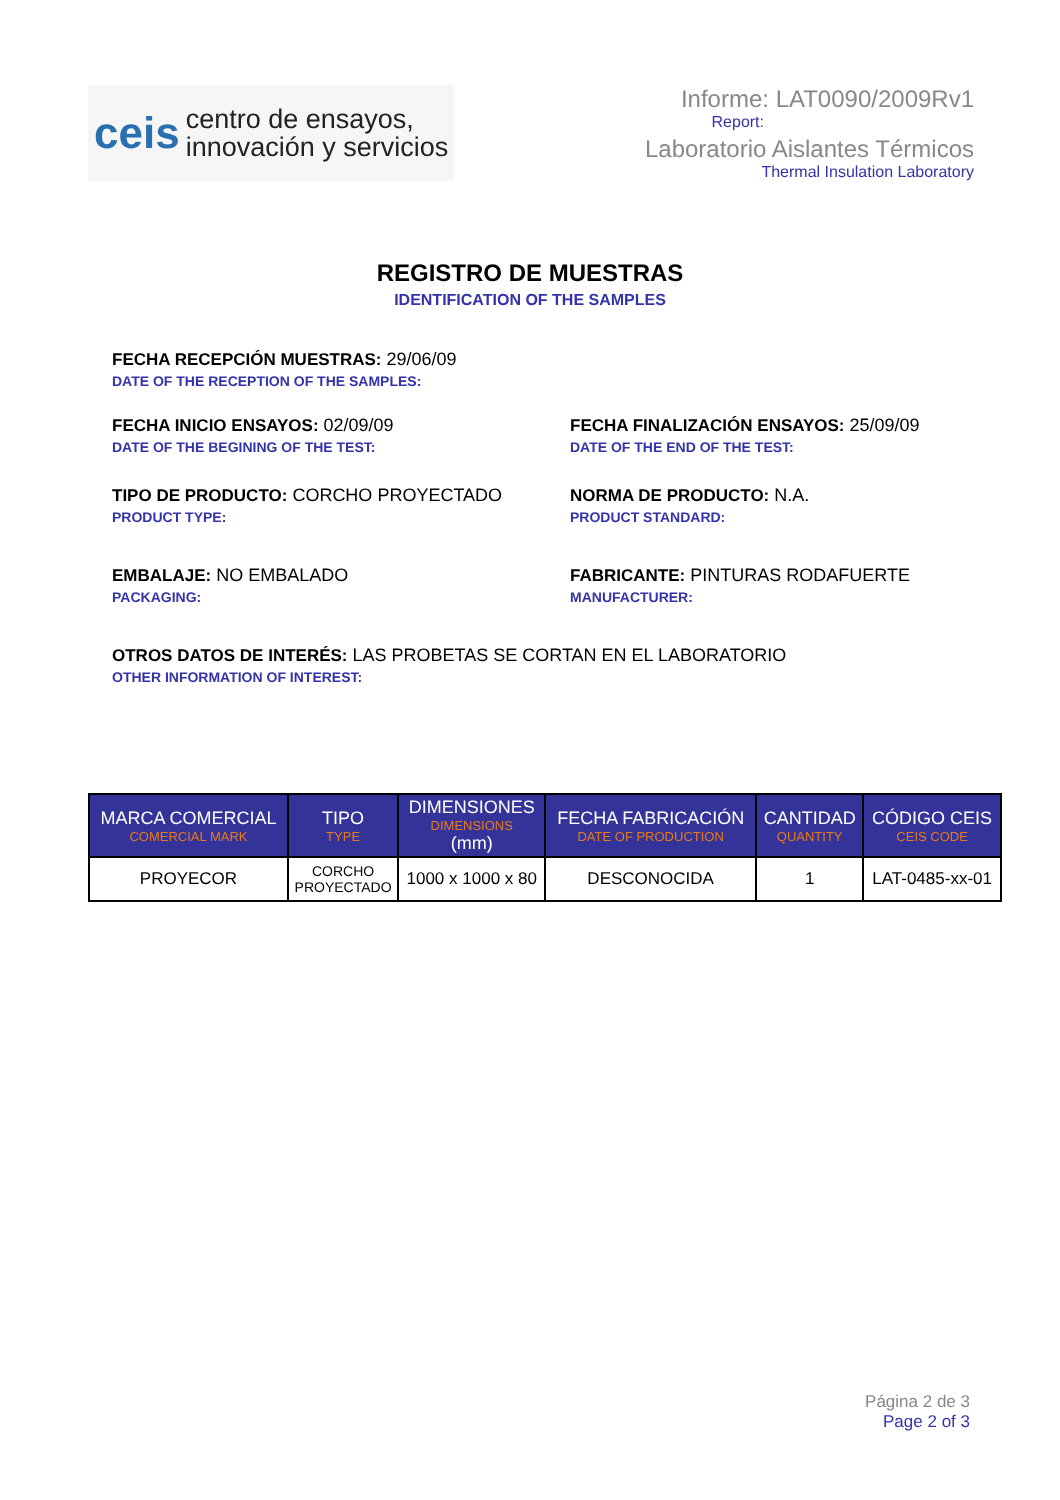ceis
centro de ensayos,
innovación y servicios
Informe: LAT0090/2009Rv1
Report:
Laboratorio Aislantes Térmicos
Thermal Insulation Laboratory
REGISTRO DE MUESTRAS
IDENTIFICATION OF THE SAMPLES
FECHA RECEPCIÓN MUESTRAS: 29/06/09
DATE OF THE RECEPTION OF THE SAMPLES:
FECHA INICIO ENSAYOS: 02/09/09
DATE OF THE BEGINING OF THE TEST:
FECHA FINALIZACIÓN ENSAYOS: 25/09/09
DATE OF THE END OF THE TEST:
TIPO DE PRODUCTO: CORCHO PROYECTADO
PRODUCT TYPE:
NORMA DE PRODUCTO: N.A.
PRODUCT STANDARD:
EMBALAJE: NO EMBALADO
PACKAGING:
FABRICANTE: PINTURAS RODAFUERTE
MANUFACTURER:
OTROS DATOS DE INTERÉS: LAS PROBETAS SE CORTAN EN EL LABORATORIO
OTHER INFORMATION OF INTEREST:
| MARCA COMERCIAL COMERCIAL MARK | TIPO TYPE | DIMENSIONES DIMENSIONS (mm) | FECHA FABRICACIÓN DATE OF PRODUCTION | CANTIDAD QUANTITY | CÓDIGO CEIS CEIS CODE |
| --- | --- | --- | --- | --- | --- |
| PROYECOR | CORCHO PROYECTADO | 1000 x 1000 x 80 | DESCONOCIDA | 1 | LAT-0485-xx-01 |
Página 2 de 3
Page 2 of 3